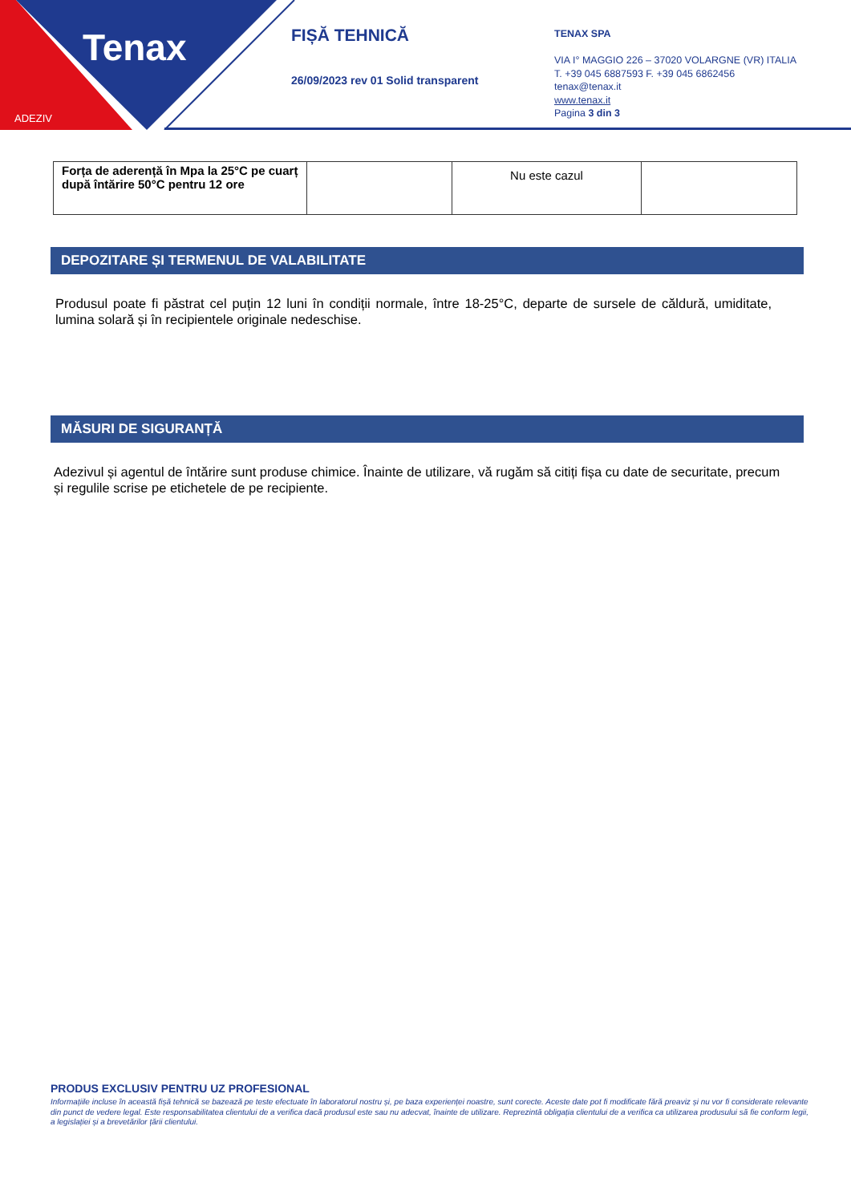Tenax
ADEZIV
FIȘĂ TEHNICĂ
26/09/2023 rev 01 Solid transparent
TENAX SPA
VIA I° MAGGIO 226 – 37020 VOLARGNE (VR) ITALIA
T. +39 045 6887593 F. +39 045 6862456
tenax@tenax.it
www.tenax.it
Pagina 3 din 3
| Forța de aderență în Mpa la 25°C pe cuarț după întărire 50°C pentru 12 ore | | Nu este cazul | |
DEPOZITARE ȘI TERMENUL DE VALABILITATE
Produsul poate fi păstrat cel puțin 12 luni în condiții normale, între 18-25°C, departe de sursele de căldură, umiditate, lumina solară și în recipientele originale nedeschise.
MĂSURI DE SIGURANȚĂ
Adezivul și agentul de întărire sunt produse chimice. Înainte de utilizare, vă rugăm să citiți fișa cu date de securitate, precum și regulile scrise pe etichetele de pe recipiente.
PRODUS EXCLUSIV PENTRU UZ PROFESIONAL
Informațiile incluse în această fișă tehnică se bazează pe teste efectuate în laboratorul nostru și, pe baza experienței noastre, sunt corecte. Aceste date pot fi modificate fără preaviz și nu vor fi considerate relevante din punct de vedere legal. Este responsabilitatea clientului de a verifica dacă produsul este sau nu adecvat, înainte de utilizare. Reprezintă obligația clientului de a verifica ca utilizarea produsului să fie conform legii, a legislației și a brevetărilor țării clientului.